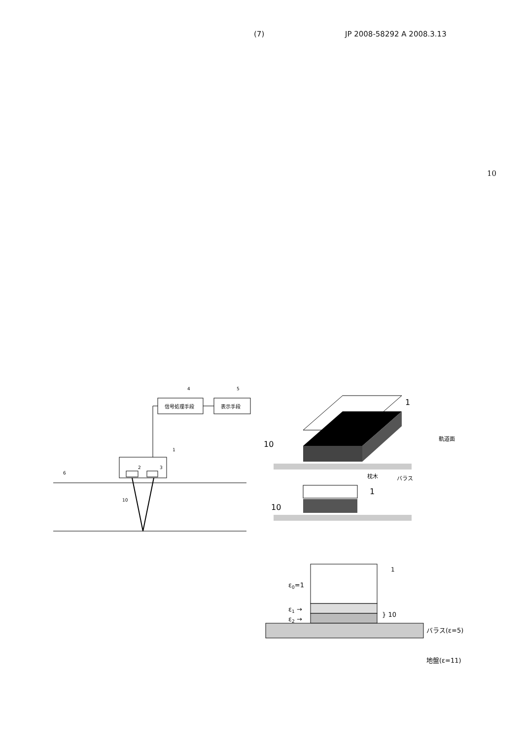(7) JP 2008-58292 A 2008.3.13
10
信号処理手段
表示手段
4
5
1
2
3
6
10
10
1
軌道面
枕木
バラス
1
10
1
ε0=1
ε1 →
ε2 →
} 10
バラス(ε=5)
地盤(ε=11)